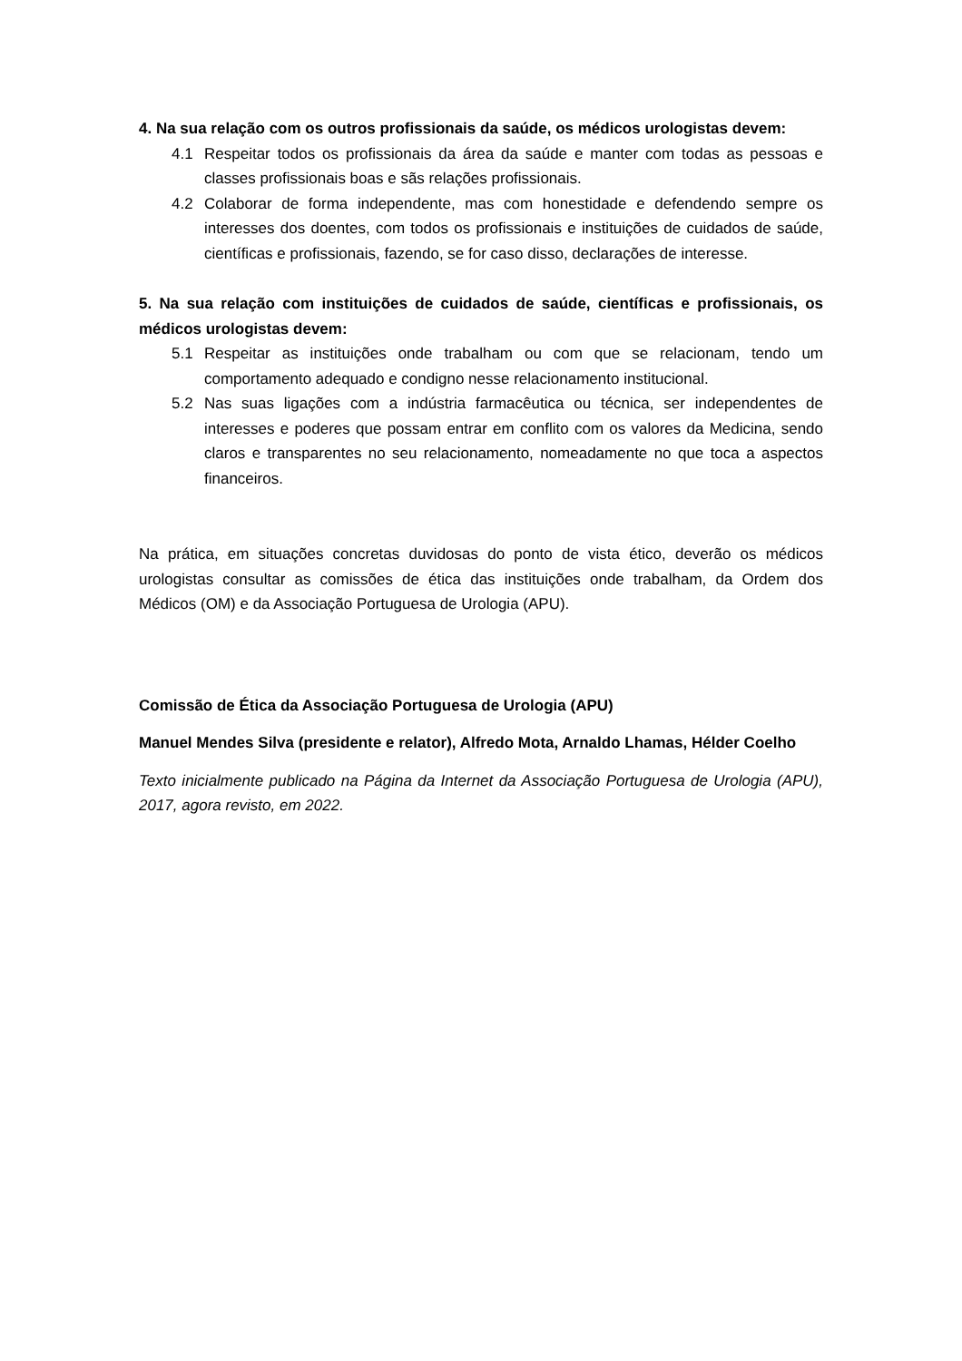4. Na sua relação com os outros profissionais da saúde, os médicos urologistas devem:
4.1 Respeitar todos os profissionais da área da saúde e manter com todas as pessoas e classes profissionais boas e sãs relações profissionais.
4.2 Colaborar de forma independente, mas com honestidade e defendendo sempre os interesses dos doentes, com todos os profissionais e instituições de cuidados de saúde, científicas e profissionais, fazendo, se for caso disso, declarações de interesse.
5. Na sua relação com instituições de cuidados de saúde, científicas e profissionais, os médicos urologistas devem:
5.1 Respeitar as instituições onde trabalham ou com que se relacionam, tendo um comportamento adequado e condigno nesse relacionamento institucional.
5.2 Nas suas ligações com a indústria farmacêutica ou técnica, ser independentes de interesses e poderes que possam entrar em conflito com os valores da Medicina, sendo claros e transparentes no seu relacionamento, nomeadamente no que toca a aspectos financeiros.
Na prática, em situações concretas duvidosas do ponto de vista ético, deverão os médicos urologistas consultar as comissões de ética das instituições onde trabalham, da Ordem dos Médicos (OM) e da Associação Portuguesa de Urologia (APU).
Comissão de Ética da Associação Portuguesa de Urologia (APU)
Manuel Mendes Silva (presidente e relator), Alfredo Mota, Arnaldo Lhamas, Hélder Coelho
Texto inicialmente publicado na Página da Internet da Associação Portuguesa de Urologia (APU), 2017, agora revisto, em 2022.